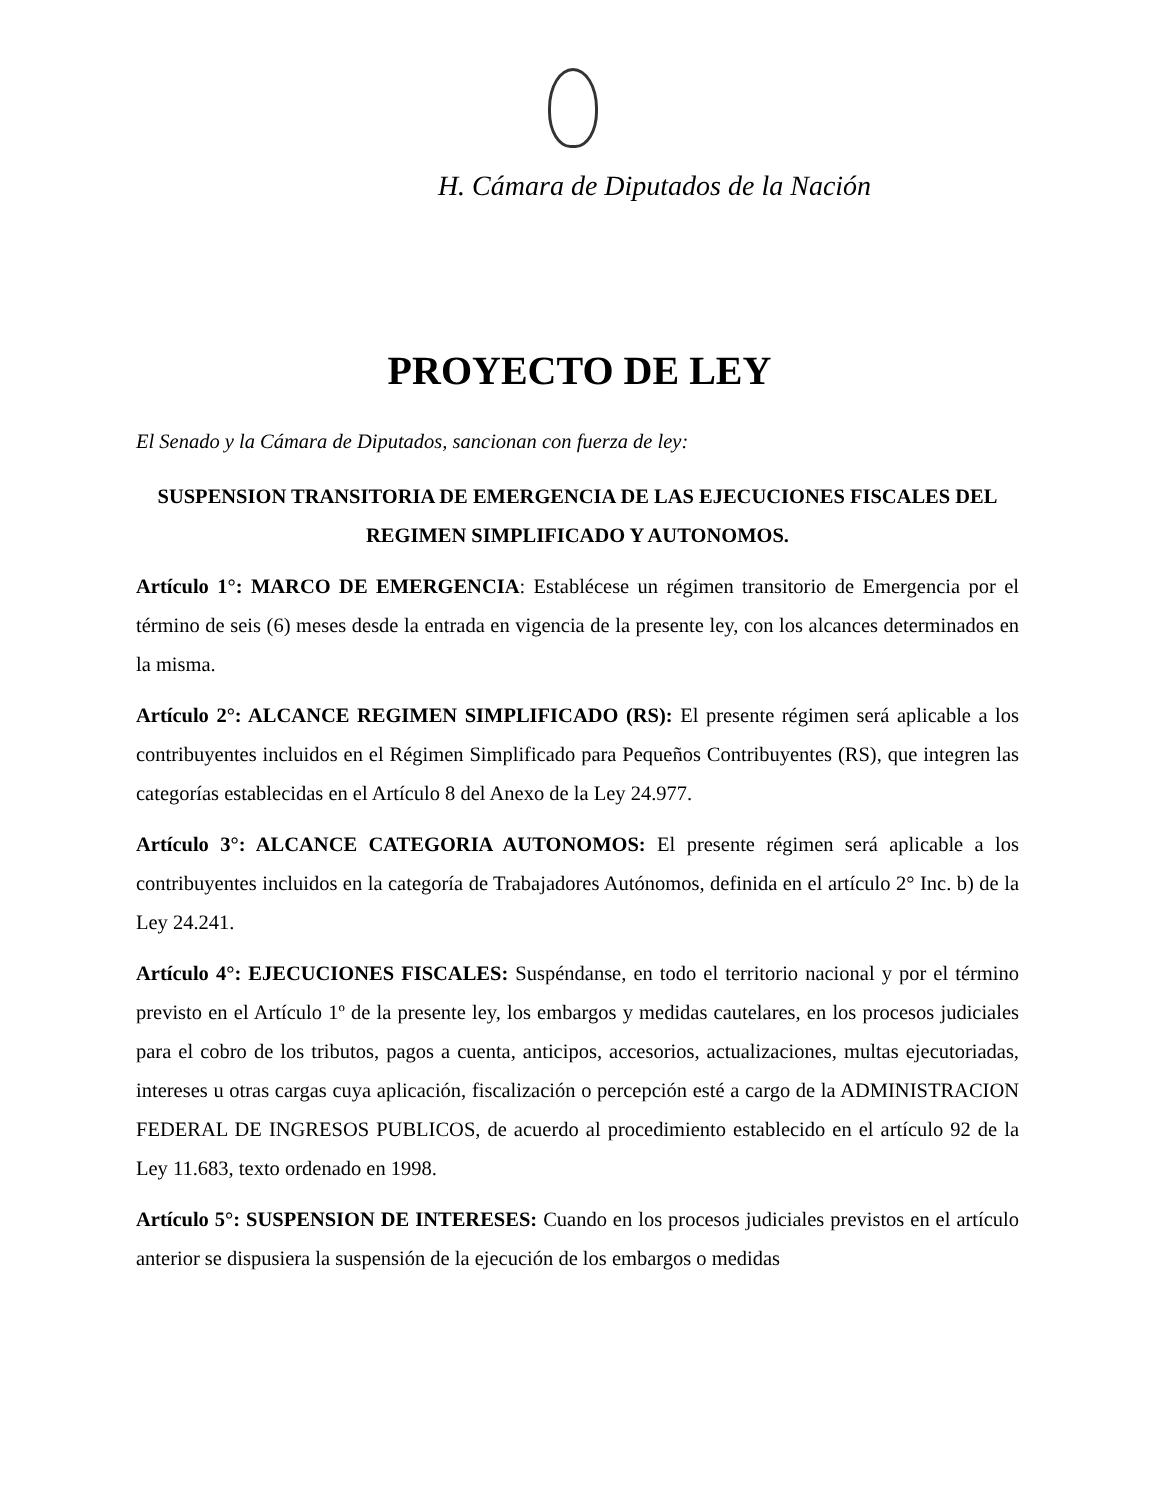H. Cámara de Diputados de la Nación
PROYECTO DE LEY
El Senado y la Cámara de Diputados, sancionan con fuerza de ley:
SUSPENSION TRANSITORIA DE EMERGENCIA DE LAS EJECUCIONES FISCALES DEL REGIMEN SIMPLIFICADO Y AUTONOMOS.
Artículo 1°: MARCO DE EMERGENCIA: Establécese un régimen transitorio de Emergencia por el término de seis (6) meses desde la entrada en vigencia de la presente ley, con los alcances determinados en la misma.
Artículo 2°: ALCANCE REGIMEN SIMPLIFICADO (RS): El presente régimen será aplicable a los contribuyentes incluidos en el Régimen Simplificado para Pequeños Contribuyentes (RS), que integren las categorías establecidas en el Artículo 8 del Anexo de la Ley 24.977.
Artículo 3°: ALCANCE CATEGORIA AUTONOMOS: El presente régimen será aplicable a los contribuyentes incluidos en la categoría de Trabajadores Autónomos, definida en el artículo 2° Inc. b) de la Ley 24.241.
Artículo 4°: EJECUCIONES FISCALES: Suspéndanse, en todo el territorio nacional y por el término previsto en el Artículo 1º de la presente ley, los embargos y medidas cautelares, en los procesos judiciales para el cobro de los tributos, pagos a cuenta, anticipos, accesorios, actualizaciones, multas ejecutoriadas, intereses u otras cargas cuya aplicación, fiscalización o percepción esté a cargo de la ADMINISTRACION FEDERAL DE INGRESOS PUBLICOS, de acuerdo al procedimiento establecido en el artículo 92 de la Ley 11.683, texto ordenado en 1998.
Artículo 5°: SUSPENSION DE INTERESES: Cuando en los procesos judiciales previstos en el artículo anterior se dispusiera la suspensión de la ejecución de los embargos o medidas